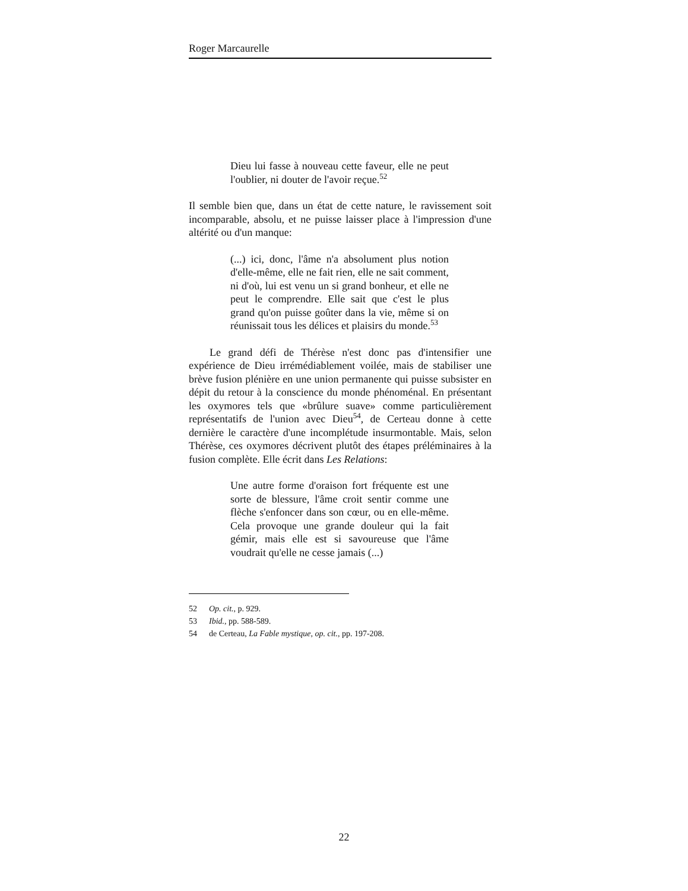Roger Marcaurelle
Dieu lui fasse à nouveau cette faveur, elle ne peut l'oublier, ni douter de l'avoir reçue.<sup>52</sup>
Il semble bien que, dans un état de cette nature, le ravissement soit incomparable, absolu, et ne puisse laisser place à l'impression d'une altérité ou d'un manque:
(...) ici, donc, l'âme n'a absolument plus notion d'elle-même, elle ne fait rien, elle ne sait comment, ni d'où, lui est venu un si grand bonheur, et elle ne peut le comprendre. Elle sait que c'est le plus grand qu'on puisse goûter dans la vie, même si on réunissait tous les délices et plaisirs du monde.<sup>53</sup>
Le grand défi de Thérèse n'est donc pas d'intensifier une expérience de Dieu irrémédiablement voilée, mais de stabiliser une brève fusion plénière en une union permanente qui puisse subsister en dépit du retour à la conscience du monde phénoménal. En présentant les oxymores tels que «brûlure suave» comme particulièrement représentatifs de l'union avec Dieu<sup>54</sup>, de Certeau donne à cette dernière le caractère d'une incomplétude insurmontable. Mais, selon Thérèse, ces oxymores décrivent plutôt des étapes préléminaires à la fusion complète. Elle écrit dans Les Relations:
Une autre forme d'oraison fort fréquente est une sorte de blessure, l'âme croit sentir comme une flèche s'enfoncer dans son cœur, ou en elle-même. Cela provoque une grande douleur qui la fait gémir, mais elle est si savoureuse que l'âme voudrait qu'elle ne cesse jamais (...)
52 Op. cit., p. 929.
53 Ibid., pp. 588-589.
54 de Certeau, La Fable mystique, op. cit., pp. 197-208.
22